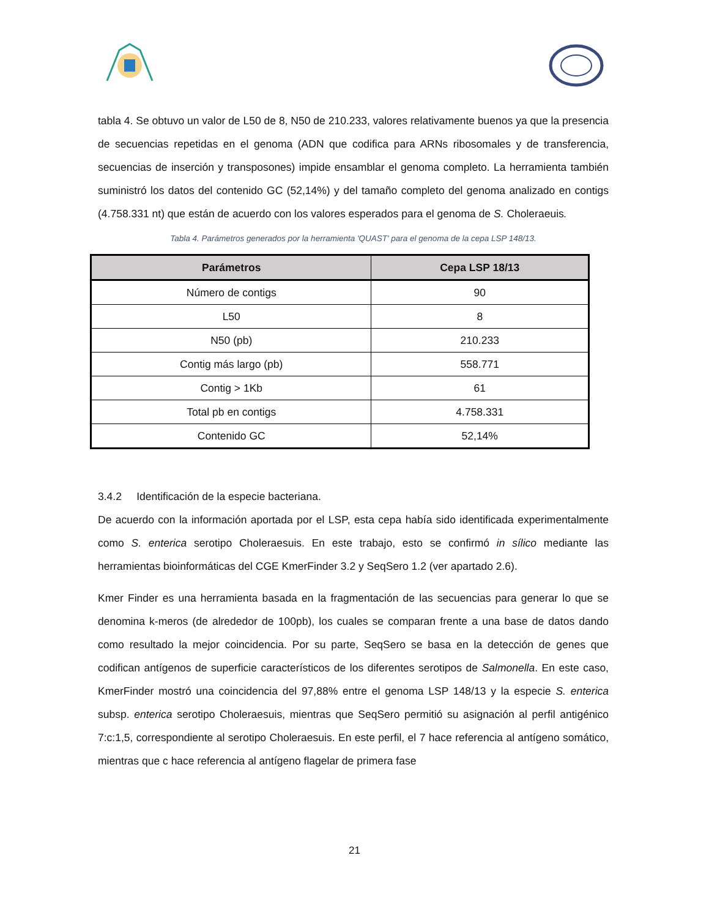tabla 4. Se obtuvo un valor de L50 de 8, N50 de 210.233, valores relativamente buenos ya que la presencia de secuencias repetidas en el genoma (ADN que codifica para ARNs ribosomales y de transferencia, secuencias de inserción y transposones) impide ensamblar el genoma completo. La herramienta también suministró los datos del contenido GC (52,14%) y del tamaño completo del genoma analizado en contigs (4.758.331 nt) que están de acuerdo con los valores esperados para el genoma de S. Choleraeuis.
Tabla 4. Parámetros generados por la herramienta 'QUAST' para el genoma de la cepa LSP 148/13.
| Parámetros | Cepa LSP 18/13 |
| --- | --- |
| Número de contigs | 90 |
| L50 | 8 |
| N50 (pb) | 210.233 |
| Contig más largo (pb) | 558.771 |
| Contig > 1Kb | 61 |
| Total pb en contigs | 4.758.331 |
| Contenido GC | 52,14% |
3.4.2 Identificación de la especie bacteriana.
De acuerdo con la información aportada por el LSP, esta cepa había sido identificada experimentalmente como S. enterica serotipo Choleraesuis. En este trabajo, esto se confirmó in sílico mediante las herramientas bioinformáticas del CGE KmerFinder 3.2 y SeqSero 1.2 (ver apartado 2.6).
Kmer Finder es una herramienta basada en la fragmentación de las secuencias para generar lo que se denomina k-meros (de alrededor de 100pb), los cuales se comparan frente a una base de datos dando como resultado la mejor coincidencia. Por su parte, SeqSero se basa en la detección de genes que codifican antígenos de superficie característicos de los diferentes serotipos de Salmonella. En este caso, KmerFinder mostró una coincidencia del 97,88% entre el genoma LSP 148/13 y la especie S. enterica subsp. enterica serotipo Choleraesuis, mientras que SeqSero permitió su asignación al perfil antigénico 7:c:1,5, correspondiente al serotipo Choleraesuis. En este perfil, el 7 hace referencia al antígeno somático, mientras que c hace referencia al antígeno flagelar de primera fase
21